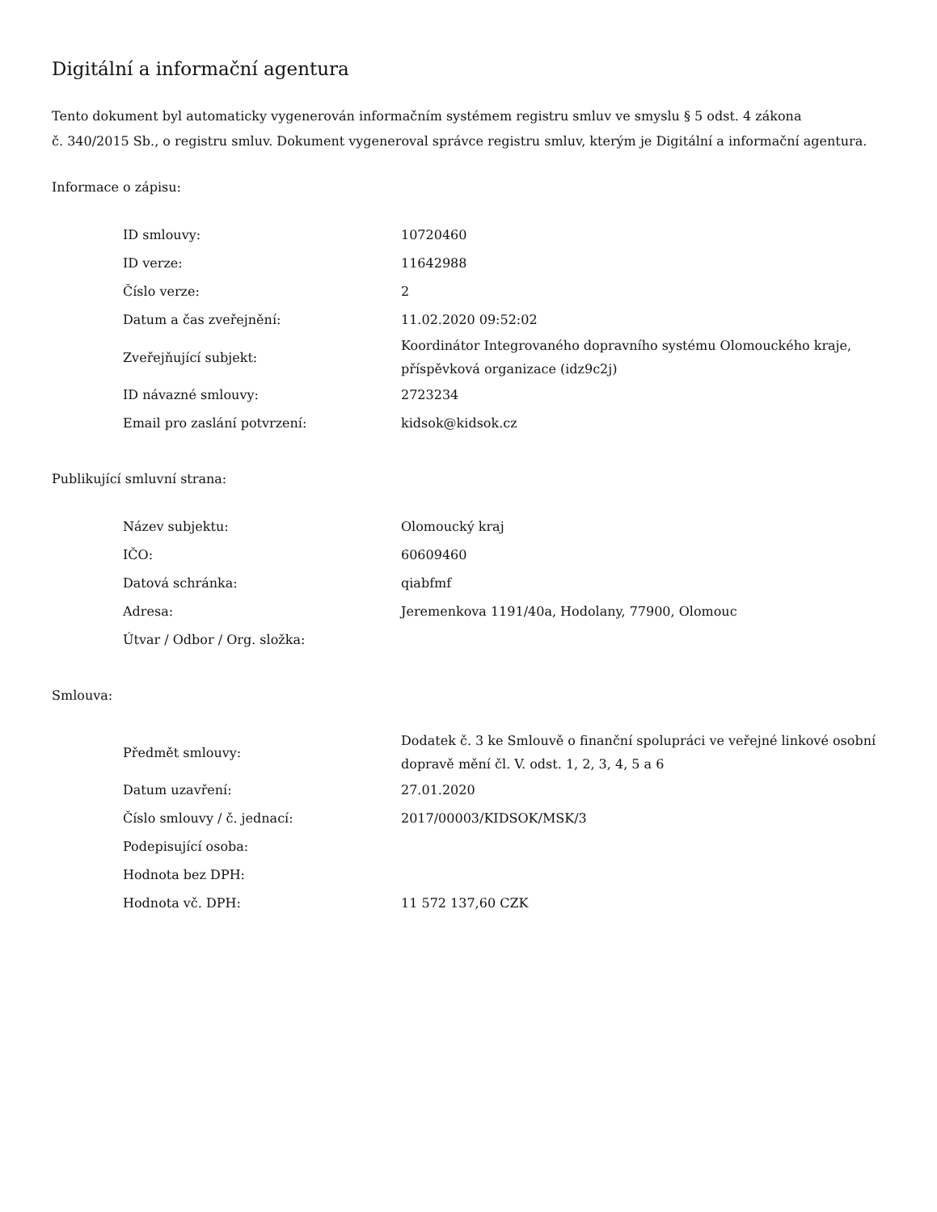Digitální a informační agentura
Tento dokument byl automaticky vygenerován informačním systémem registru smluv ve smyslu § 5 odst. 4 zákona
č. 340/2015 Sb., o registru smluv. Dokument vygeneroval správce registru smluv, kterým je Digitální a informační agentura.
Informace o zápisu:
| ID smlouvy: | 10720460 |
| ID verze: | 11642988 |
| Číslo verze: | 2 |
| Datum a čas zveřejnění: | 11.02.2020 09:52:02 |
| Zveřejňující subjekt: | Koordinátor Integrovaného dopravního systému Olomouckého kraje, příspěvková organizace (idz9c2j) |
| ID návazné smlouvy: | 2723234 |
| Email pro zaslání potvrzení: | kidsok@kidsok.cz |
Publikující smluvní strana:
| Název subjektu: | Olomoucký kraj |
| IČO: | 60609460 |
| Datová schránka: | qiabfmf |
| Adresa: | Jeremenkova 1191/40a, Hodolany, 77900, Olomouc |
| Útvar / Odbor / Org. složka: | |
Smlouva:
| Předmět smlouvy: | Dodatek č. 3 ke Smlouvě o finanční spolupráci ve veřejné linkové osobní dopravě mění čl. V. odst. 1, 2, 3, 4, 5 a 6 |
| Datum uzavření: | 27.01.2020 |
| Číslo smlouvy / č. jednací: | 2017/00003/KIDSOK/MSK/3 |
| Podepisující osoba: | |
| Hodnota bez DPH: | |
| Hodnota vč. DPH: | 11 572 137,60 CZK |